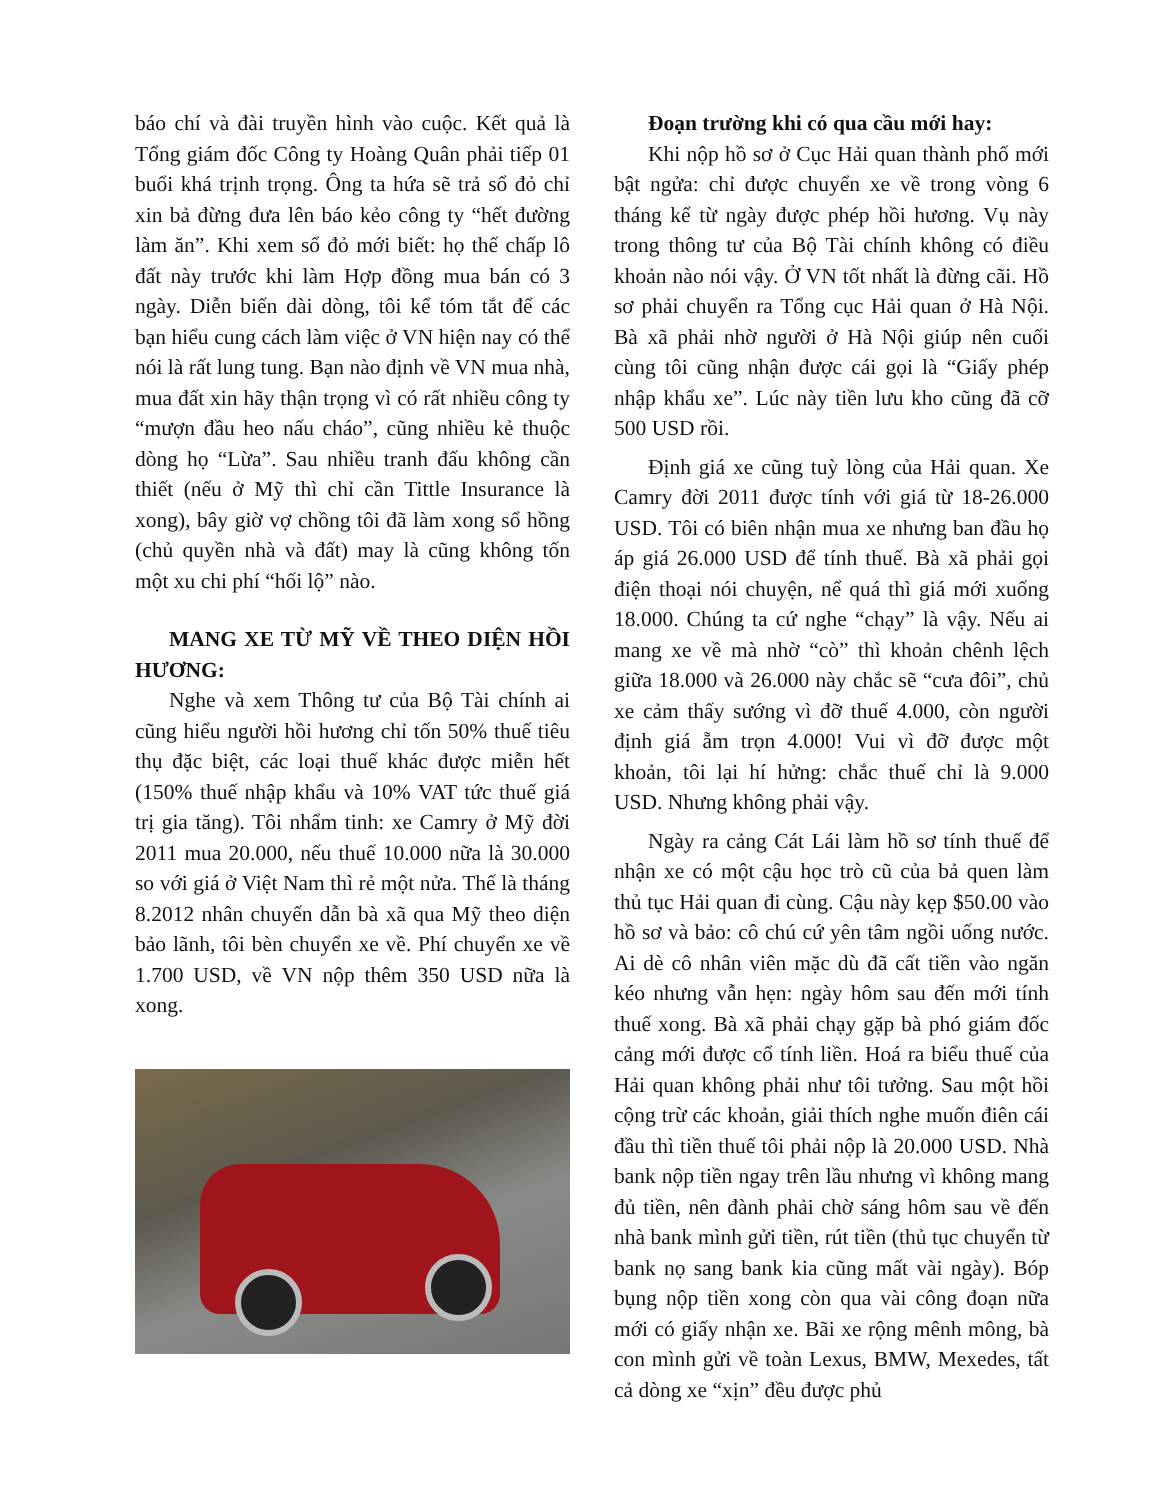báo chí và đài truyền hình vào cuộc. Kết quả là Tổng giám đốc Công ty Hoàng Quân phải tiếp 01 buổi khá trịnh trọng. Ông ta hứa sẽ trả sổ đỏ chỉ xin bả đừng đưa lên báo kẻo công ty “hết đường làm ăn”. Khi xem sổ đỏ mới biết: họ thế chấp lô đất này trước khi làm Hợp đồng mua bán có 3 ngày. Diễn biến dài dòng, tôi kể tóm tắt để các bạn hiểu cung cách làm việc ở VN hiện nay có thể nói là rất lung tung. Bạn nào định về VN mua nhà, mua đất xin hãy thận trọng vì có rất nhiều công ty “mượn đầu heo nấu cháo”, cũng nhiều kẻ thuộc dòng họ “Lừa”. Sau nhiều tranh đấu không cần thiết (nếu ở Mỹ thì chỉ cần Tittle Insurance là xong), bây giờ vợ chồng tôi đã làm xong sổ hồng (chủ quyền nhà và đất) may là cũng không tốn một xu chi phí “hối lộ” nào.
MANG XE TỪ MỸ VỀ THEO DIỆN HỒI HƯƠNG:
Nghe và xem Thông tư của Bộ Tài chính ai cũng hiểu người hồi hương chỉ tốn 50% thuế tiêu thụ đặc biệt, các loại thuế khác được miễn hết (150% thuế nhập khẩu và 10% VAT tức thuế giá trị gia tăng). Tôi nhẩm tinh: xe Camry ở Mỹ đời 2011 mua 20.000, nếu thuế 10.000 nữa là 30.000 so với giá ở Việt Nam thì rẻ một nửa. Thế là tháng 8.2012 nhân chuyến dẫn bà xã qua Mỹ theo diện bảo lãnh, tôi bèn chuyển xe về. Phí chuyển xe về 1.700 USD, về VN nộp thêm 350 USD nữa là xong.
Đoạn trường khi có qua cầu mới hay:
Khi nộp hồ sơ ở Cục Hải quan thành phố mới bật ngửa: chỉ được chuyển xe về trong vòng 6 tháng kể từ ngày được phép hồi hương. Vụ này trong thông tư của Bộ Tài chính không có điều khoản nào nói vậy. Ở VN tốt nhất là đừng cãi. Hồ sơ phải chuyển ra Tổng cục Hải quan ở Hà Nội. Bà xã phải nhờ người ở Hà Nội giúp nên cuối cùng tôi cũng nhận được cái gọi là “Giấy phép nhập khẩu xe”. Lúc này tiền lưu kho cũng đã cỡ 500 USD rồi.
Định giá xe cũng tuỳ lòng của Hải quan. Xe Camry đời 2011 được tính với giá từ 18-26.000 USD. Tôi có biên nhận mua xe nhưng ban đầu họ áp giá 26.000 USD để tính thuế. Bà xã phải gọi điện thoại nói chuyện, nể quá thì giá mới xuống 18.000. Chúng ta cứ nghe “chạy” là vậy. Nếu ai mang xe về mà nhờ “cò” thì khoản chênh lệch giữa 18.000 và 26.000 này chắc sẽ “cưa đôi”, chủ xe cảm thấy sướng vì đỡ thuế 4.000, còn người định giá ẵm trọn 4.000! Vui vì đỡ được một khoản, tôi lại hí hửng: chắc thuế chỉ là 9.000 USD. Nhưng không phải vậy.
Ngày ra cảng Cát Lái làm hồ sơ tính thuế để nhận xe có một cậu học trò cũ của bả quen làm thủ tục Hải quan đi cùng. Cậu này kẹp $50.00 vào hồ sơ và bảo: cô chú cứ yên tâm ngồi uống nước. Ai dè cô nhân viên mặc dù đã cất tiền vào ngăn kéo nhưng vẫn hẹn: ngày hôm sau đến mới tính thuế xong. Bà xã phải chạy gặp bà phó giám đốc cảng mới được cổ tính liền. Hoá ra biểu thuế của Hải quan không phải như tôi tưởng. Sau một hồi cộng trừ các khoản, giải thích nghe muốn điên cái đầu thì tiền thuế tôi phải nộp là 20.000 USD. Nhà bank nộp tiền ngay trên lầu nhưng vì không mang đủ tiền, nên đành phải chờ sáng hôm sau về đến nhà bank mình gửi tiền, rút tiền (thủ tục chuyển từ bank nọ sang bank kia cũng mất vài ngày). Bóp bụng nộp tiền xong còn qua vài công đoạn nữa mới có giấy nhận xe. Bãi xe rộng mênh mông, bà con mình gửi về toàn Lexus, BMW, Mexedes, tất cả dòng xe “xịn” đều được phủ